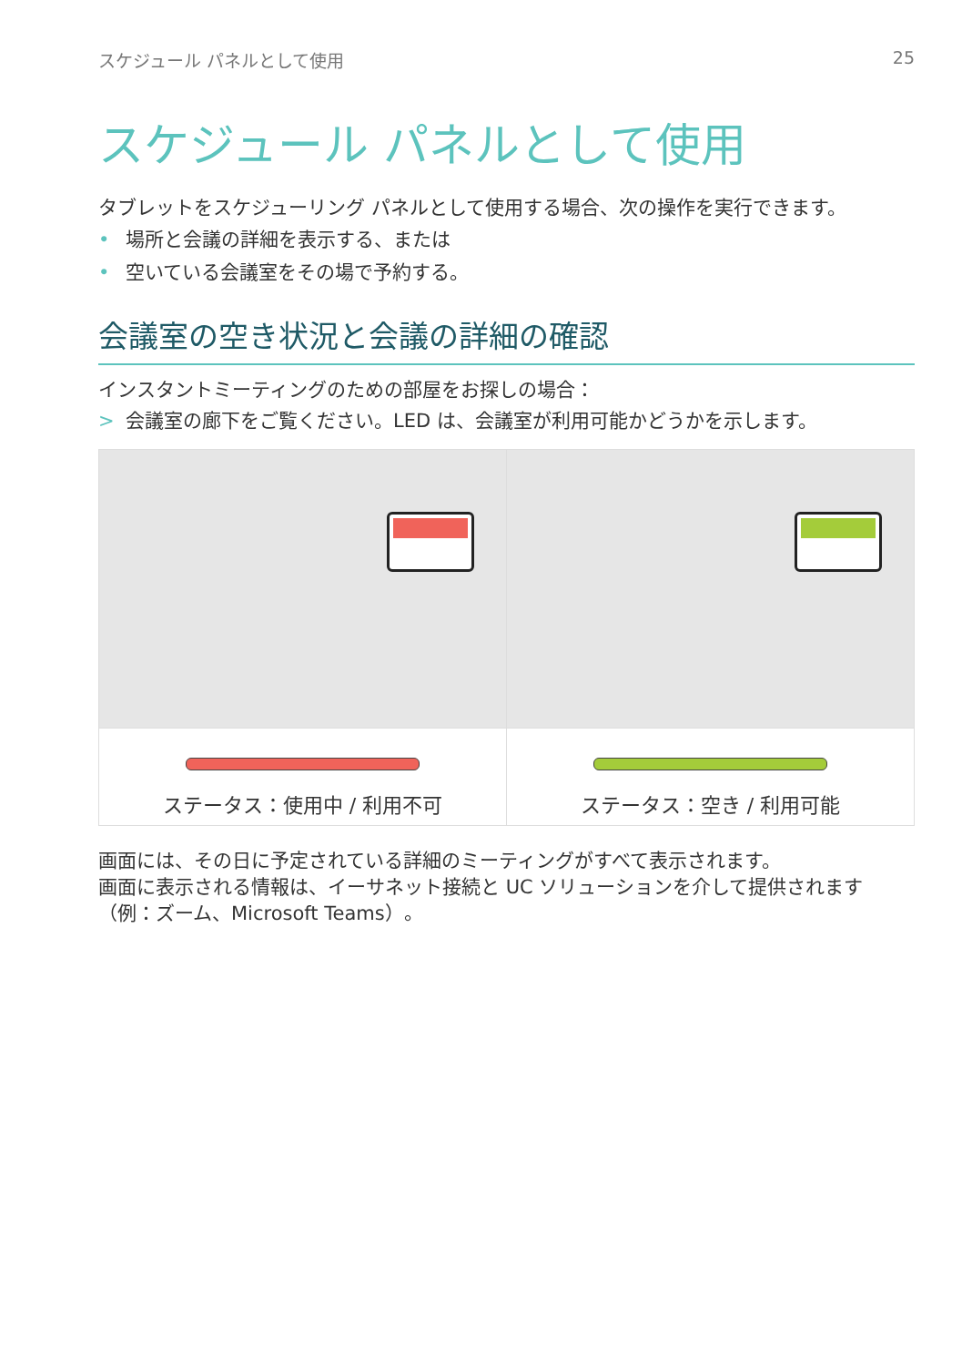スケジュール パネルとして使用 25
スケジュール パネルとして使用
タブレットをスケジューリング パネルとして使用する場合、次の操作を実行できます。
• 場所と会議の詳細を表示する、または
• 空いている会議室をその場で予約する。
会議室の空き状況と会議の詳細の確認
インスタントミーティングのための部屋をお探しの場合：
> 会議室の廊下をご覧ください。LED は、会議室が利用可能かどうかを示します。
ステータス：使用中 / 利用不可 ステータス：空き / 利用可能
画面には、その日に予定されている詳細のミーティングがすべて表示されます。
画面に表示される情報は、イーサネット接続と UC ソリューションを介して提供されます（例：ズーム、Microsoft Teams）。